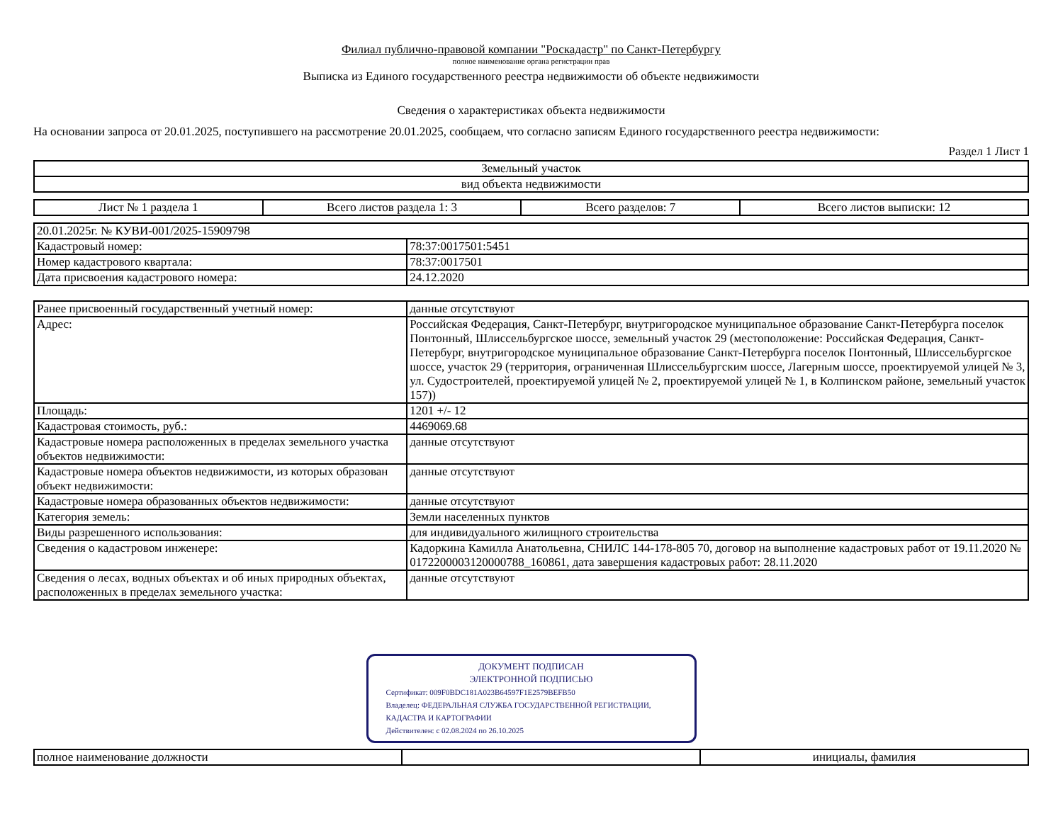Филиал публично-правовой компании "Роскадастр" по Санкт-Петербургу
полное наименование органа регистрации прав
Выписка из Единого государственного реестра недвижимости об объекте недвижимости
Сведения о характеристиках объекта недвижимости
На основании запроса от 20.01.2025, поступившего на рассмотрение 20.01.2025, сообщаем, что согласно записям Единого государственного реестра недвижимости:
Раздел 1 Лист 1
| Земельный участок |
| вид объекта недвижимости |
| Лист № 1 раздела 1 | Всего листов раздела 1: 3 | Всего разделов: 7 | Всего листов выписки: 12 |
| 20.01.2025г. № КУВИ-001/2025-15909798 | |
| Кадастровый номер: | 78:37:0017501:5451 |
| Номер кадастрового квартала: | 78:37:0017501 |
| Дата присвоения кадастрового номера: | 24.12.2020 |
| Ранее присвоенный государственный учетный номер: | данные отсутствуют |
| Адрес: | Российская Федерация, Санкт-Петербург, внутригородское муниципальное образование Санкт-Петербурга поселок Понтонный, Шлиссельбургское шоссе, земельный участок 29 (местоположение: Российская Федерация, Санкт-Петербург, внутригородское муниципальное образование Санкт-Петербурга поселок Понтонный, Шлиссельбургское шоссе, участок 29 (территория, ограниченная Шлиссельбургским шоссе, Лагерным шоссе, проектируемой улицей № 3, ул. Судостроителей, проектируемой улицей № 2, проектируемой улицей № 1, в Колпинском районе, земельный участок 157)) |
| Площадь: | 1201 +/- 12 |
| Кадастровая стоимость, руб.: | 4469069.68 |
| Кадастровые номера расположенных в пределах земельного участка объектов недвижимости: | данные отсутствуют |
| Кадастровые номера объектов недвижимости, из которых образован объект недвижимости: | данные отсутствуют |
| Кадастровые номера образованных объектов недвижимости: | данные отсутствуют |
| Категория земель: | Земли населенных пунктов |
| Виды разрешенного использования: | для индивидуального жилищного строительства |
| Сведения о кадастровом инженере: | Кадоркина Камилла Анатольевна, СНИЛС 144-178-805 70, договор на выполнение кадастровых работ от 19.11.2020 № 0172200003120000788_160861, дата завершения кадастровых работ: 28.11.2020 |
| Сведения о лесах, водных объектах и об иных природных объектах, расположенных в пределах земельного участка: | данные отсутствуют |
ДОКУМЕНТ ПОДПИСАН
ЭЛЕКТРОННОЙ ПОДПИСЬЮ
Сертификат: 009F0BDC181A023B64597F1E2579BEFB50
Владелец: ФЕДЕРАЛЬНАЯ СЛУЖБА ГОСУДАРСТВЕННОЙ РЕГИСТРАЦИИ, КАДАСТРА И КАРТОГРАФИИ
Действителен: с 02.08.2024 по 26.10.2025
| полное наименование должности | | инициалы, фамилия |